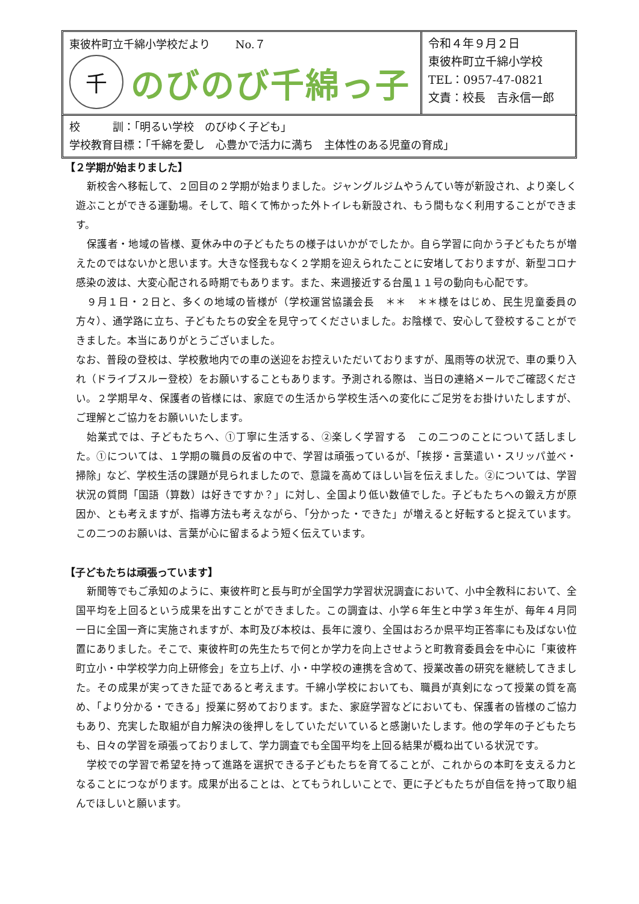東彼杵町立千綿小学校だより　　 No.７
千
のびのび千綿っ子
令和４年９月２日
東彼杵町立千綿小学校
TEL：0957-47-0821
文責：校長　吉永信一郎
校　　　訓：「明るい学校　のびゆく子ども」
学校教育目標：「千綿を愛し　心豊かで活力に満ち　主体性のある児童の育成」
【２学期が始まりました】
新校舎へ移転して、２回目の２学期が始まりました。ジャングルジムやうんてい等が新設され、より楽しく遊ぶことができる運動場。そして、暗くて怖かった外トイレも新設され、もう間もなく利用することができます。
保護者・地域の皆様、夏休み中の子どもたちの様子はいかがでしたか。自ら学習に向かう子どもたちが増えたのではないかと思います。大きな怪我もなく２学期を迎えられたことに安堵しておりますが、新型コロナ感染の波は、大変心配される時期でもあります。また、来週接近する台風１１号の動向も心配です。
９月１日・２日と、多くの地域の皆様が（学校運営協議会長　＊＊　＊＊様をはじめ、民生児童委員の方々）、通学路に立ち、子どもたちの安全を見守ってくださいました。お陰様で、安心して登校することができました。本当にありがとうございました。
なお、普段の登校は、学校敷地内での車の送迎をお控えいただいておりますが、風雨等の状況で、車の乗り入れ（ドライブスルー登校）をお願いすることもあります。予測される際は、当日の連絡メールでご確認ください。２学期早々、保護者の皆様には、家庭での生活から学校生活への変化にご足労をお掛けいたしますが、ご理解とご協力をお願いいたします。
始業式では、子どもたちへ、①丁寧に生活する、②楽しく学習する　この二つのことについて話しました。①については、１学期の職員の反省の中で、学習は頑張っているが、「挨拶・言葉遣い・スリッパ並べ・掃除」など、学校生活の課題が見られましたので、意識を高めてほしい旨を伝えました。②については、学習状況の質問「国語（算数）は好きですか？」に対し、全国より低い数値でした。子どもたちへの鍛え方が原因か、とも考えますが、指導方法も考えながら、「分かった・できた」が増えると好転すると捉えています。この二つのお願いは、言葉が心に留まるよう短く伝えています。
【子どもたちは頑張っています】
新聞等でもご承知のように、東彼杵町と長与町が全国学力学習状況調査において、小中全教科において、全国平均を上回るという成果を出すことができました。この調査は、小学６年生と中学３年生が、毎年４月同一日に全国一斉に実施されますが、本町及び本校は、長年に渡り、全国はおろか県平均正答率にも及ばない位置にありました。そこで、東彼杵町の先生たちで何とか学力を向上させようと町教育委員会を中心に「東彼杵町立小・中学校学力向上研修会」を立ち上げ、小・中学校の連携を含めて、授業改善の研究を継続してきました。その成果が実ってきた証であると考えます。千綿小学校においても、職員が真剣になって授業の質を高め、「より分かる・できる」授業に努めております。また、家庭学習などにおいても、保護者の皆様のご協力もあり、充実した取組が自力解決の後押しをしていただいていると感謝いたします。他の学年の子どもたちも、日々の学習を頑張っておりまして、学力調査でも全国平均を上回る結果が概ね出ている状況です。
学校での学習で希望を持って進路を選択できる子どもたちを育てることが、これからの本町を支える力となることにつながります。成果が出ることは、とてもうれしいことで、更に子どもたちが自信を持って取り組んでほしいと願います。